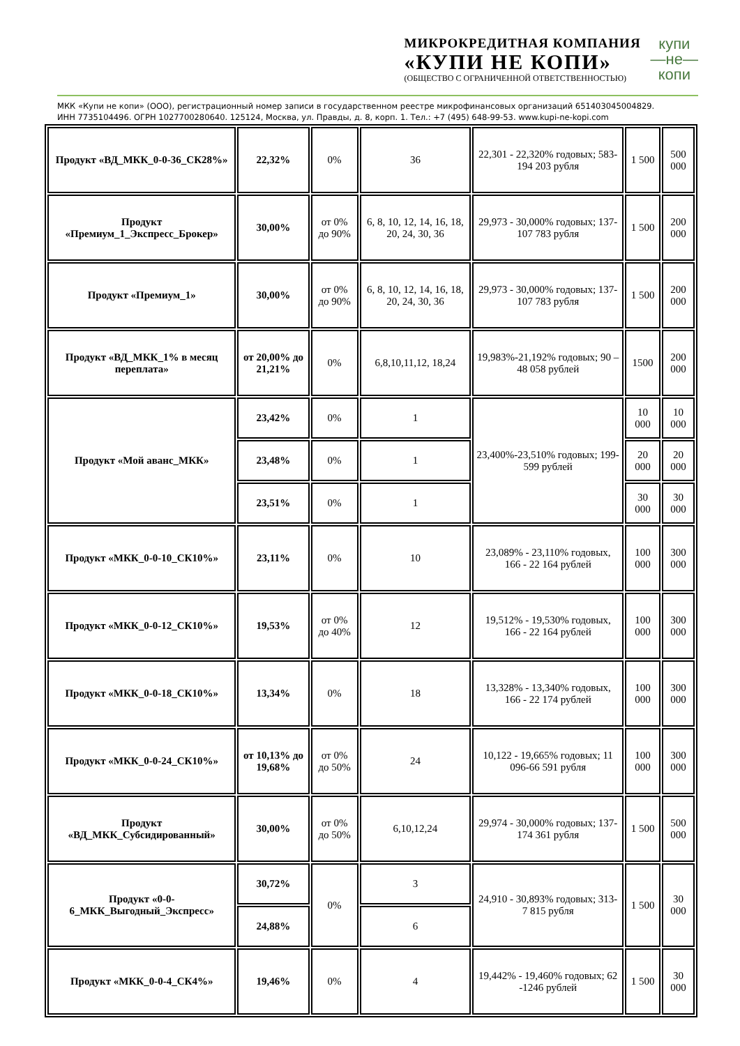МИКРОКРЕДИТНАЯ КОМПАНИЯ
«КУПИ НЕ КОПИ»
(ОБЩЕСТВО С ОГРАНИЧЕННОЙ ОТВЕТСТВЕННОСТЬЮ)
купи
—не—
копи
МКК «Купи не копи» (ООО), регистрационный номер записи в государственном реестре микрофинансовых организаций 651403045004829.
ИНН 7735104496. ОГРН 1027700280640. 125124, Москва, ул. Правды, д. 8, корп. 1. Тел.: +7 (495) 648-99-53. www.kupi-ne-kopi.com
| Продукт «ВД_МКК_0-0-36_СК28%» | 22,32% | 0% | 36 | 22,301 - 22,320% годовых; 583-194 203 рубля | 1 500 | 500 000 |
| Продукт «Премиум_1_Экспресс_Брокер» | 30,00% | от 0% до 90% | 6, 8, 10, 12, 14, 16, 18, 20, 24, 30, 36 | 29,973 - 30,000% годовых; 137-107 783 рубля | 1 500 | 200 000 |
| Продукт «Премиум_1» | 30,00% | от 0% до 90% | 6, 8, 10, 12, 14, 16, 18, 20, 24, 30, 36 | 29,973 - 30,000% годовых; 137-107 783 рубля | 1 500 | 200 000 |
| Продукт «ВД_МКК_1% в месяц переплата» | от 20,00% до 21,21% | 0% | 6,8,10,11,12, 18,24 | 19,983%-21,192% годовых; 90 – 48 058 рублей | 1500 | 200 000 |
| Продукт «Мой аванс_МКК» | 23,42% | 0% | 1 | 23,400%-23,510% годовых; 199-599 рублей | 10 000 | 10 000 |
| | 23,48% | 0% | 1 | | 20 000 | 20 000 |
| | 23,51% | 0% | 1 | | 30 000 | 30 000 |
| Продукт «МКК_0-0-10_СК10%» | 23,11% | 0% | 10 | 23,089% - 23,110% годовых, 166 - 22 164 рублей | 100 000 | 300 000 |
| Продукт «МКК_0-0-12_СК10%» | 19,53% | от 0% до 40% | 12 | 19,512% - 19,530% годовых, 166 - 22 164 рублей | 100 000 | 300 000 |
| Продукт «МКК_0-0-18_СК10%» | 13,34% | 0% | 18 | 13,328% - 13,340% годовых, 166 - 22 174 рублей | 100 000 | 300 000 |
| Продукт «МКК_0-0-24_СК10%» | от 10,13% до 19,68% | от 0% до 50% | 24 | 10,122 - 19,665% годовых; 11 096-66 591 рубля | 100 000 | 300 000 |
| Продукт «ВД_МКК_Субсидированный» | 30,00% | от 0% до 50% | 6,10,12,24 | 29,974 - 30,000% годовых; 137-174 361 рубля | 1 500 | 500 000 |
| Продукт «0-0-6_МКК_Выгодный_Экспресс» | 30,72% | 0% | 3 | 24,910 - 30,893% годовых; 313-7 815 рубля | 1 500 | 30 000 |
| | 24,88% | | 6 | | | |
| Продукт «МКК_0-0-4_СК4%» | 19,46% | 0% | 4 | 19,442% - 19,460% годовых; 62 -1246 рублей | 1 500 | 30 000 |